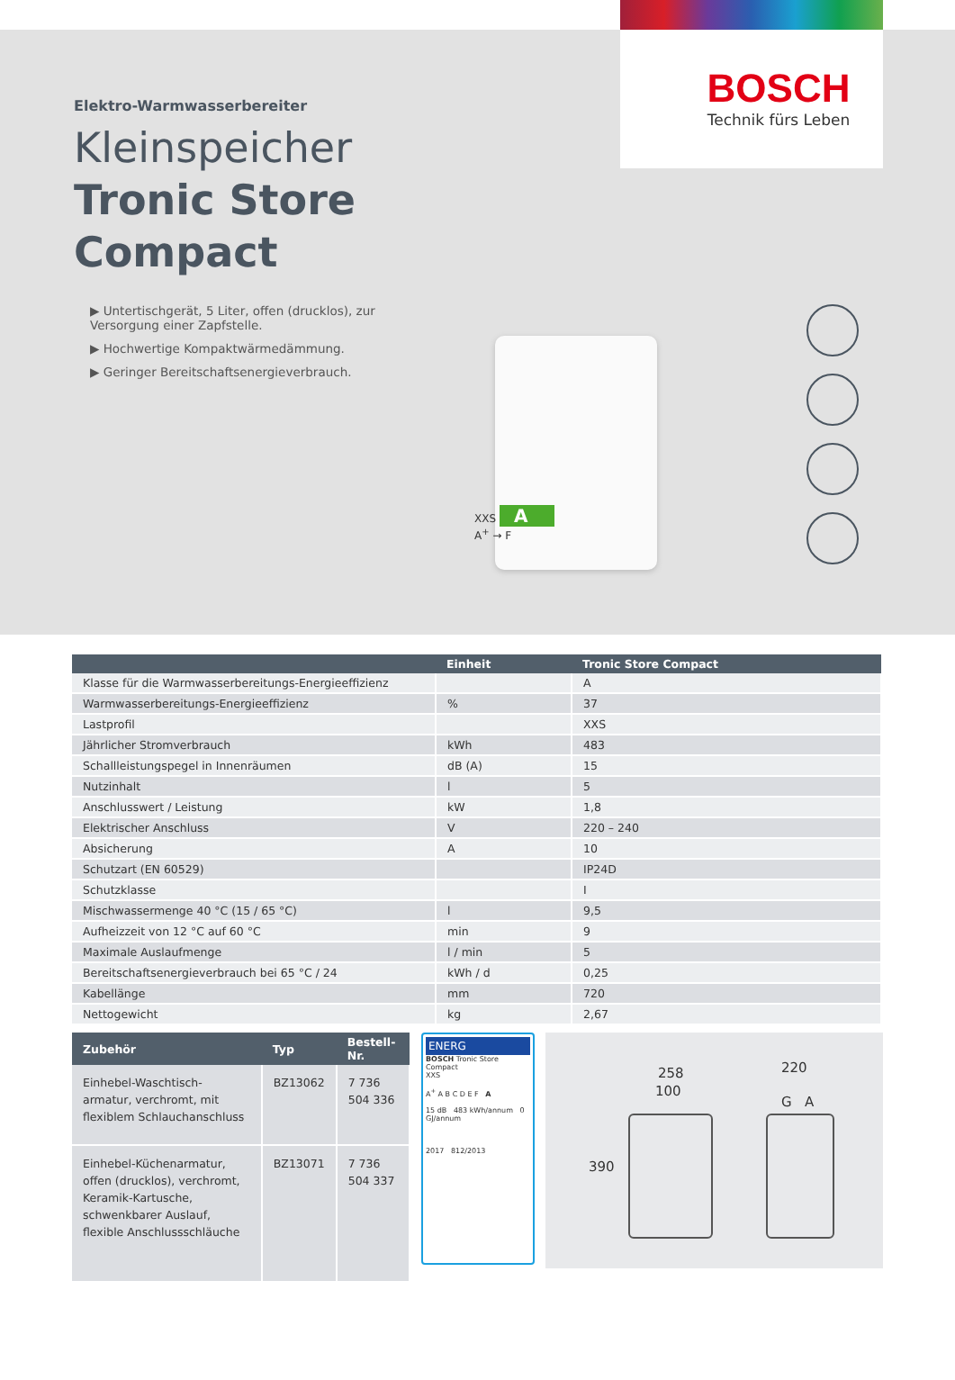BOSCH
Technik fürs Leben
Elektro-Warmwasserbereiter
Kleinspeicher
Tronic Store Compact
▶ Untertischgerät, 5 Liter, offen (drucklos), zur Versorgung einer Zapfstelle.
▶ Hochwertige Kompaktwärmedämmung.
▶ Geringer Bereitschaftsenergieverbrauch.
XXS A
A<sup>+</sup> → F
| | Einheit | Tronic Store Compact |
| --- | --- | --- |
| Klasse für die Warmwasserbereitungs-Energieeffizienz | | A |
| Warmwasserbereitungs-Energieeffizienz | % | 37 |
| Lastprofil | | XXS |
| Jährlicher Stromverbrauch | kWh | 483 |
| Schallleistungspegel in Innenräumen | dB (A) | 15 |
| Nutzinhalt | l | 5 |
| Anschlusswert / Leistung | kW | 1,8 |
| Elektrischer Anschluss | V | 220 – 240 |
| Absicherung | A | 10 |
| Schutzart (EN 60529) | | IP24D |
| Schutzklasse | | I |
| Mischwassermenge 40 °C (15 / 65 °C) | l | 9,5 |
| Aufheizzeit von 12 °C auf 60 °C | min | 9 |
| Maximale Auslaufmenge | l / min | 5 |
| Bereitschaftsenergieverbrauch bei 65 °C / 24 | kWh / d | 0,25 |
| Kabellänge | mm | 720 |
| Nettogewicht | kg | 2,67 |
| Zubehör | Typ | Bestell-Nr. |
| --- | --- | --- |
| Einhebel-Waschtisch-armatur, verchromt, mit flexiblem Schlauchanschluss | BZ13062 | 7 736 504 336 |
| Einhebel-Küchenarmatur, offen (drucklos), verchromt, Keramik-Kartusche, schwenkbarer Auslauf, flexible Anschlussschläuche | BZ13071 | 7 736 504 337 |
ENERG
BOSCH Tronic Store Compact
XXS
A<sup>+</sup> A B C D E F A
15 dB 483 kWh/annum 0 GJ/annum
2017 812/2013
258
100
390
220
G A